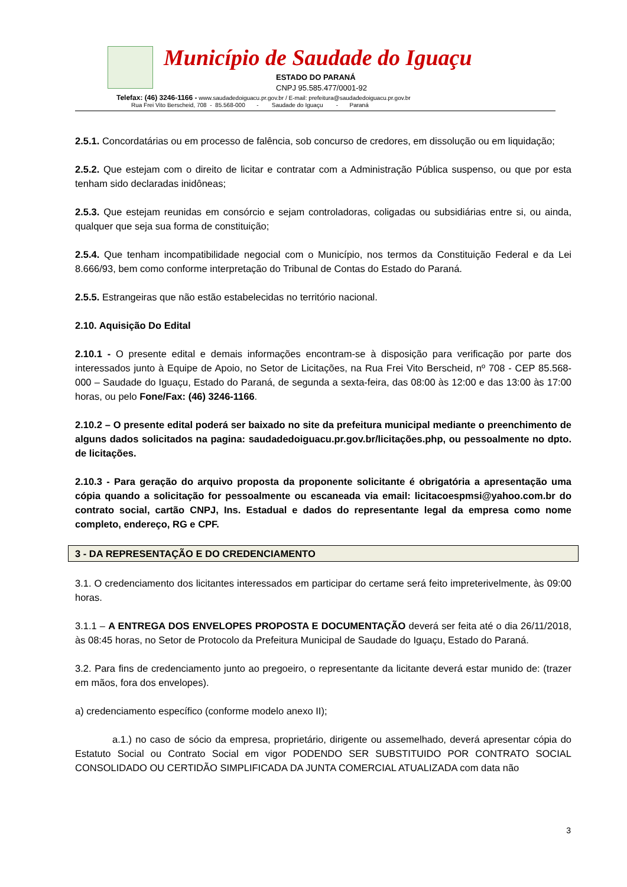Município de Saudade do Iguaçu
ESTADO DO PARANÁ
CNPJ 95.585.477/0001-92
Telefax: (46) 3246-1166 - www.saudadedoiguacu.pr.gov.br / E-mail: prefeitura@saudadedoiguacu.pr.gov.br
Rua Frei Vito Berscheid, 708 - 85.568-000 - Saudade do Iguaçu - Paraná
2.5.1. Concordatárias ou em processo de falência, sob concurso de credores, em dissolução ou em liquidação;
2.5.2. Que estejam com o direito de licitar e contratar com a Administração Pública suspenso, ou que por esta tenham sido declaradas inidôneas;
2.5.3. Que estejam reunidas em consórcio e sejam controladoras, coligadas ou subsidiárias entre si, ou ainda, qualquer que seja sua forma de constituição;
2.5.4. Que tenham incompatibilidade negocial com o Município, nos termos da Constituição Federal e da Lei 8.666/93, bem como conforme interpretação do Tribunal de Contas do Estado do Paraná.
2.5.5. Estrangeiras que não estão estabelecidas no território nacional.
2.10. Aquisição Do Edital
2.10.1 - O presente edital e demais informações encontram-se à disposição para verificação por parte dos interessados junto à Equipe de Apoio, no Setor de Licitações, na Rua Frei Vito Berscheid, nº 708 - CEP 85.568-000 – Saudade do Iguaçu, Estado do Paraná, de segunda a sexta-feira, das 08:00 às 12:00 e das 13:00 às 17:00 horas, ou pelo Fone/Fax: (46) 3246-1166.
2.10.2 – O presente edital poderá ser baixado no site da prefeitura municipal mediante o preenchimento de alguns dados solicitados na pagina: saudadedoiguacu.pr.gov.br/licitações.php, ou pessoalmente no dpto. de licitações.
2.10.3 - Para geração do arquivo proposta da proponente solicitante é obrigatória a apresentação uma cópia quando a solicitação for pessoalmente ou escaneada via email: licitacoespmsi@yahoo.com.br do contrato social, cartão CNPJ, Ins. Estadual e dados do representante legal da empresa como nome completo, endereço, RG e CPF.
3 - DA REPRESENTAÇÃO E DO CREDENCIAMENTO
3.1. O credenciamento dos licitantes interessados em participar do certame será feito impreterivelmente, às 09:00 horas.
3.1.1 – A ENTREGA DOS ENVELOPES PROPOSTA E DOCUMENTAÇÃO deverá ser feita até o dia 26/11/2018, às 08:45 horas, no Setor de Protocolo da Prefeitura Municipal de Saudade do Iguaçu, Estado do Paraná.
3.2. Para fins de credenciamento junto ao pregoeiro, o representante da licitante deverá estar munido de: (trazer em mãos, fora dos envelopes).
a) credenciamento específico (conforme modelo anexo II);
a.1.) no caso de sócio da empresa, proprietário, dirigente ou assemelhado, deverá apresentar cópia do Estatuto Social ou Contrato Social em vigor PODENDO SER SUBSTITUIDO POR CONTRATO SOCIAL CONSOLIDADO OU CERTIDÃO SIMPLIFICADA DA JUNTA COMERCIAL ATUALIZADA com data não
3